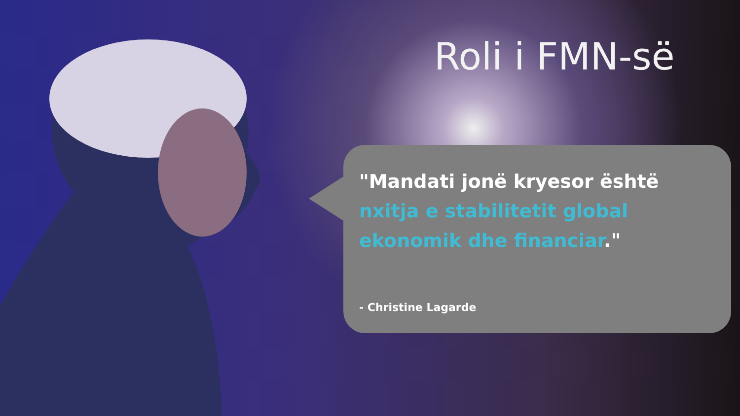Roli i FMN-së
"Mandati jonë kryesor është nxitja e stabilitetit global ekonomik dhe financiar."
- Christine Lagarde